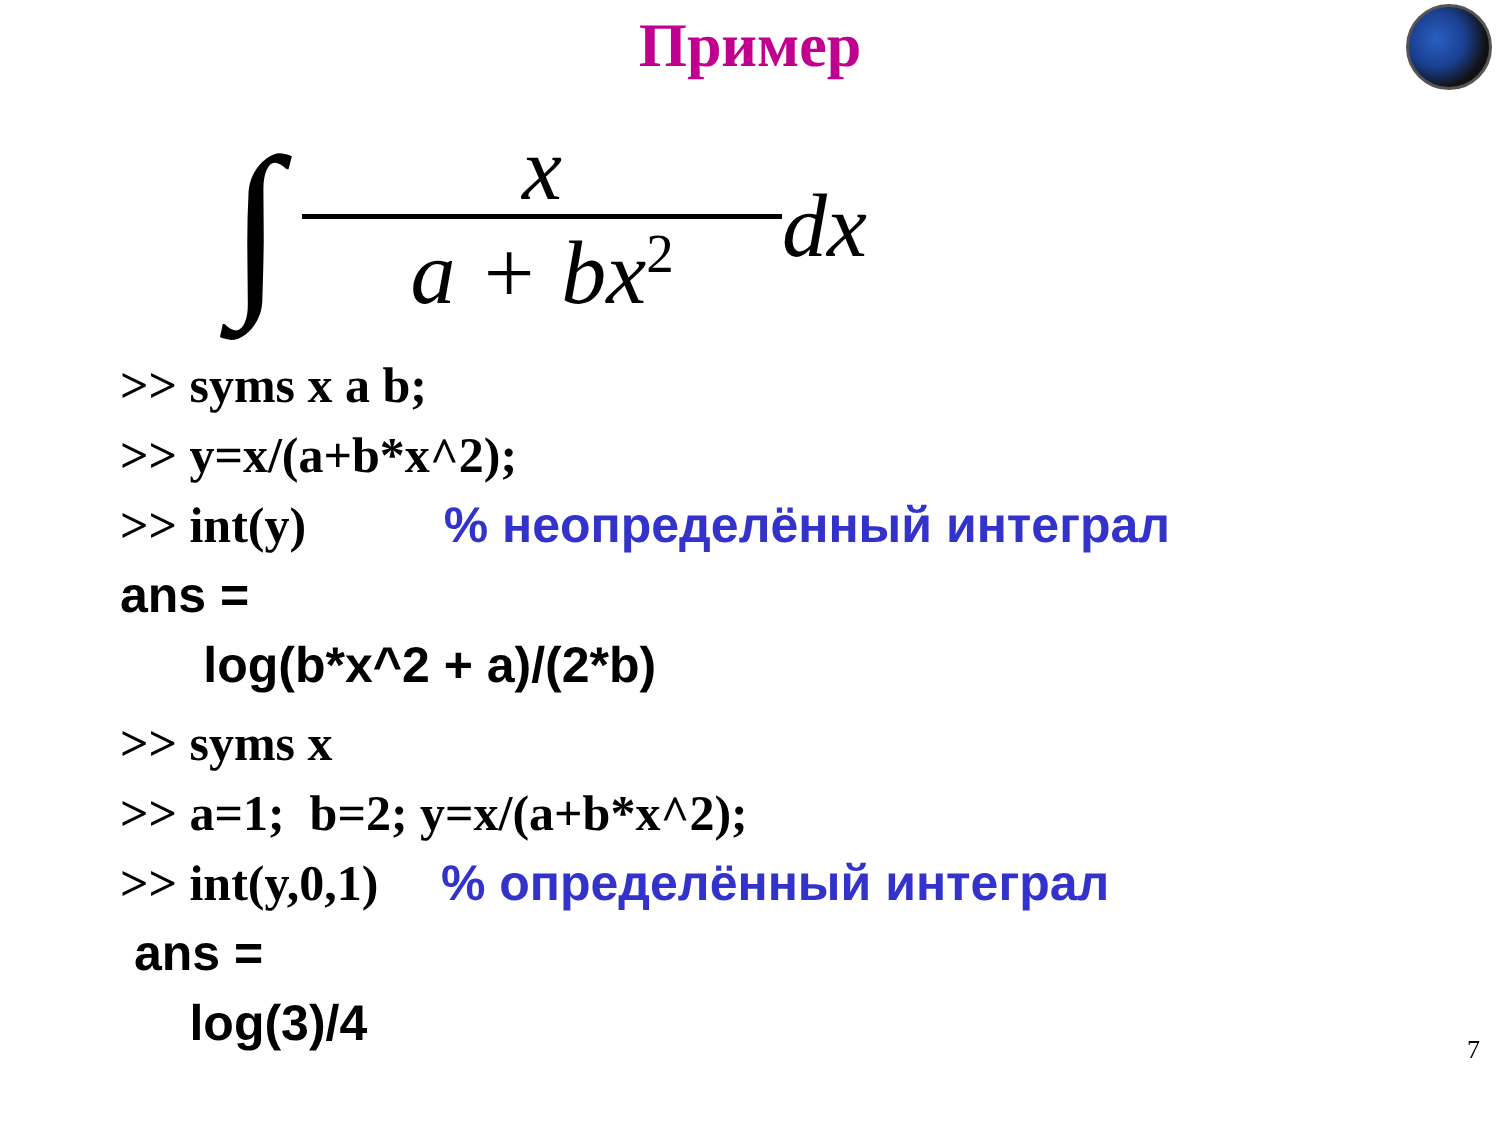Пример
∫ x a + bx<sup>2</sup> dx
>> syms x a b;
>> y=x/(a+b*x^2);
>> int(y) % неопределённый интеграл
ans =
log(b*x^2 + a)/(2*b)
>> syms x
>> a=1; b=2; y=x/(a+b*x^2);
>> int(y,0,1) % определённый интеграл
ans =
log(3)/4
7